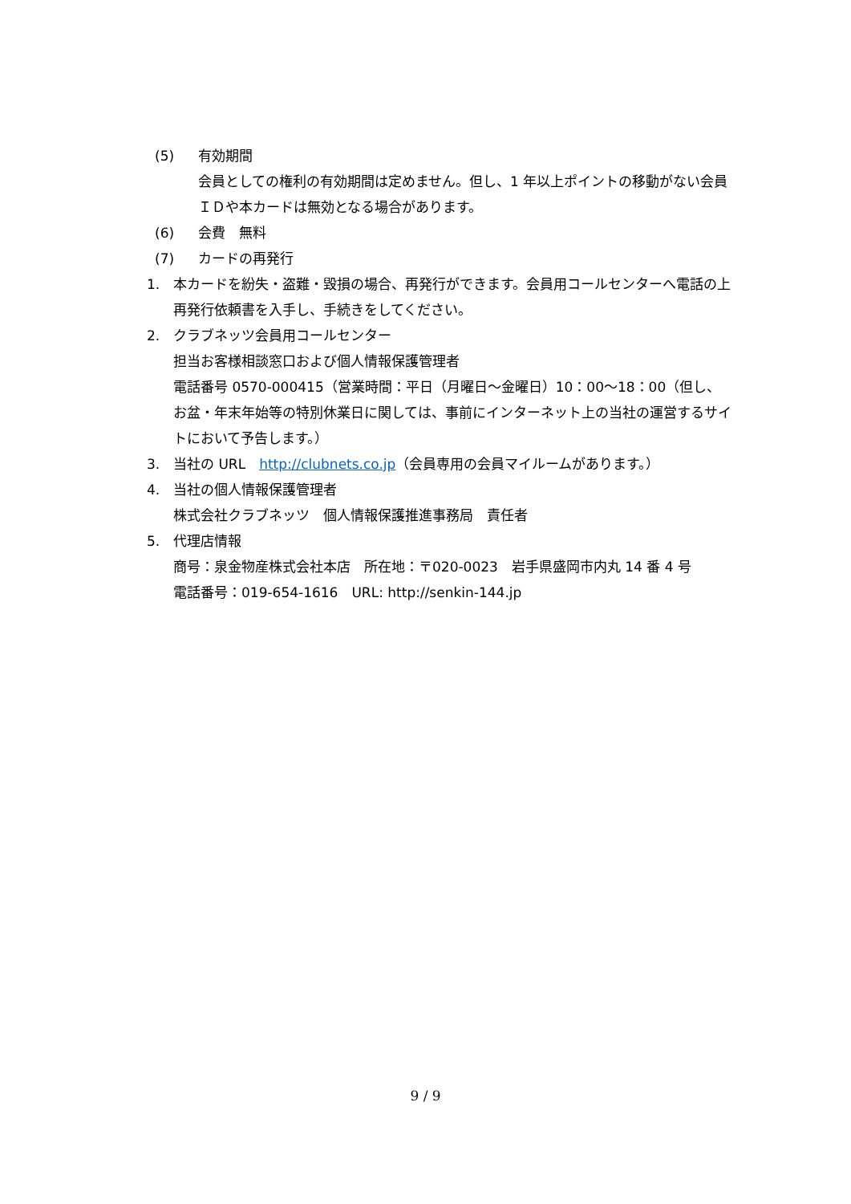(5) 有効期間
会員としての権利の有効期間は定めません。但し、1 年以上ポイントの移動がない会員ＩＤや本カードは無効となる場合があります。
(6) 会費　無料
(7) カードの再発行
1. 本カードを紛失・盗難・毀損の場合、再発行ができます。会員用コールセンターへ電話の上再発行依頼書を入手し、手続きをしてください。
2. クラブネッツ会員用コールセンター
担当お客様相談窓口および個人情報保護管理者
電話番号 0570-000415（営業時間：平日（月曜日～金曜日）10：00～18：00（但し、お盆・年末年始等の特別休業日に関しては、事前にインターネット上の当社の運営するサイトにおいて予告します。）
3. 当社の URL　http://clubnets.co.jp（会員専用の会員マイルームがあります。）
4. 当社の個人情報保護管理者
株式会社クラブネッツ　個人情報保護推進事務局　責任者
5. 代理店情報
商号：泉金物産株式会社本店　所在地：〒020-0023　岩手県盛岡市内丸 14 番 4 号
電話番号：019-654-1616　URL: http://senkin-144.jp
9 / 9